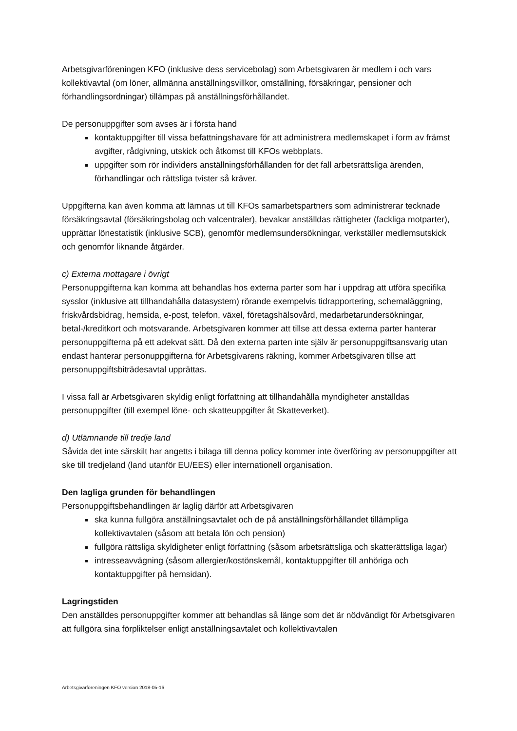Arbetsgivarföreningen KFO (inklusive dess servicebolag) som Arbetsgivaren är medlem i och vars kollektivavtal (om löner, allmänna anställningsvillkor, omställning, försäkringar, pensioner och förhandlingsordningar) tillämpas på anställningsförhållandet.
De personuppgifter som avses är i första hand
kontaktuppgifter till vissa befattningshavare för att administrera medlemskapet i form av främst avgifter, rådgivning, utskick och åtkomst till KFOs webbplats.
uppgifter som rör individers anställningsförhållanden för det fall arbetsrättsliga ärenden, förhandlingar och rättsliga tvister så kräver.
Uppgifterna kan även komma att lämnas ut till KFOs samarbetspartners som administrerar tecknade försäkringsavtal (försäkringsbolag och valcentraler), bevakar anställdas rättigheter (fackliga motparter), upprättar lönestatistik (inklusive SCB), genomför medlemsundersökningar, verkställer medlemsutskick och genomför liknande åtgärder.
c) Externa mottagare i övrigt
Personuppgifterna kan komma att behandlas hos externa parter som har i uppdrag att utföra specifika sysslor (inklusive att tillhandahålla datasystem) rörande exempelvis tidrapportering, schemaläggning, friskvårdsbidrag, hemsida, e-post, telefon, växel, företagshälsovård, medarbetarundersökningar, betal-/kreditkort och motsvarande. Arbetsgivaren kommer att tillse att dessa externa parter hanterar personuppgifterna på ett adekvat sätt. Då den externa parten inte själv är personuppgiftsansvarig utan endast hanterar personuppgifterna för Arbetsgivarens räkning, kommer Arbetsgivaren tillse att personuppgiftsbiträdesavtal upprättas.
I vissa fall är Arbetsgivaren skyldig enligt författning att tillhandahålla myndigheter anställdas personuppgifter (till exempel löne- och skatteuppgifter åt Skatteverket).
d) Utlämnande till tredje land
Såvida det inte särskilt har angetts i bilaga till denna policy kommer inte överföring av personuppgifter att ske till tredjeland (land utanför EU/EES) eller internationell organisation.
Den lagliga grunden för behandlingen
Personuppgiftsbehandlingen är laglig därför att Arbetsgivaren
ska kunna fullgöra anställningsavtalet och de på anställningsförhållandet tillämpliga kollektivavtalen (såsom att betala lön och pension)
fullgöra rättsliga skyldigheter enligt författning (såsom arbetsrättsliga och skatterättsliga lagar)
intresseavvägning (såsom allergier/kostönskemål, kontaktuppgifter till anhöriga och kontaktuppgifter på hemsidan).
Lagringstiden
Den anställdes personuppgifter kommer att behandlas så länge som det är nödvändigt för Arbetsgivaren att fullgöra sina förpliktelser enligt anställningsavtalet och kollektivavtalen
Arbetsgivarföreningen KFO version 2018-05-16